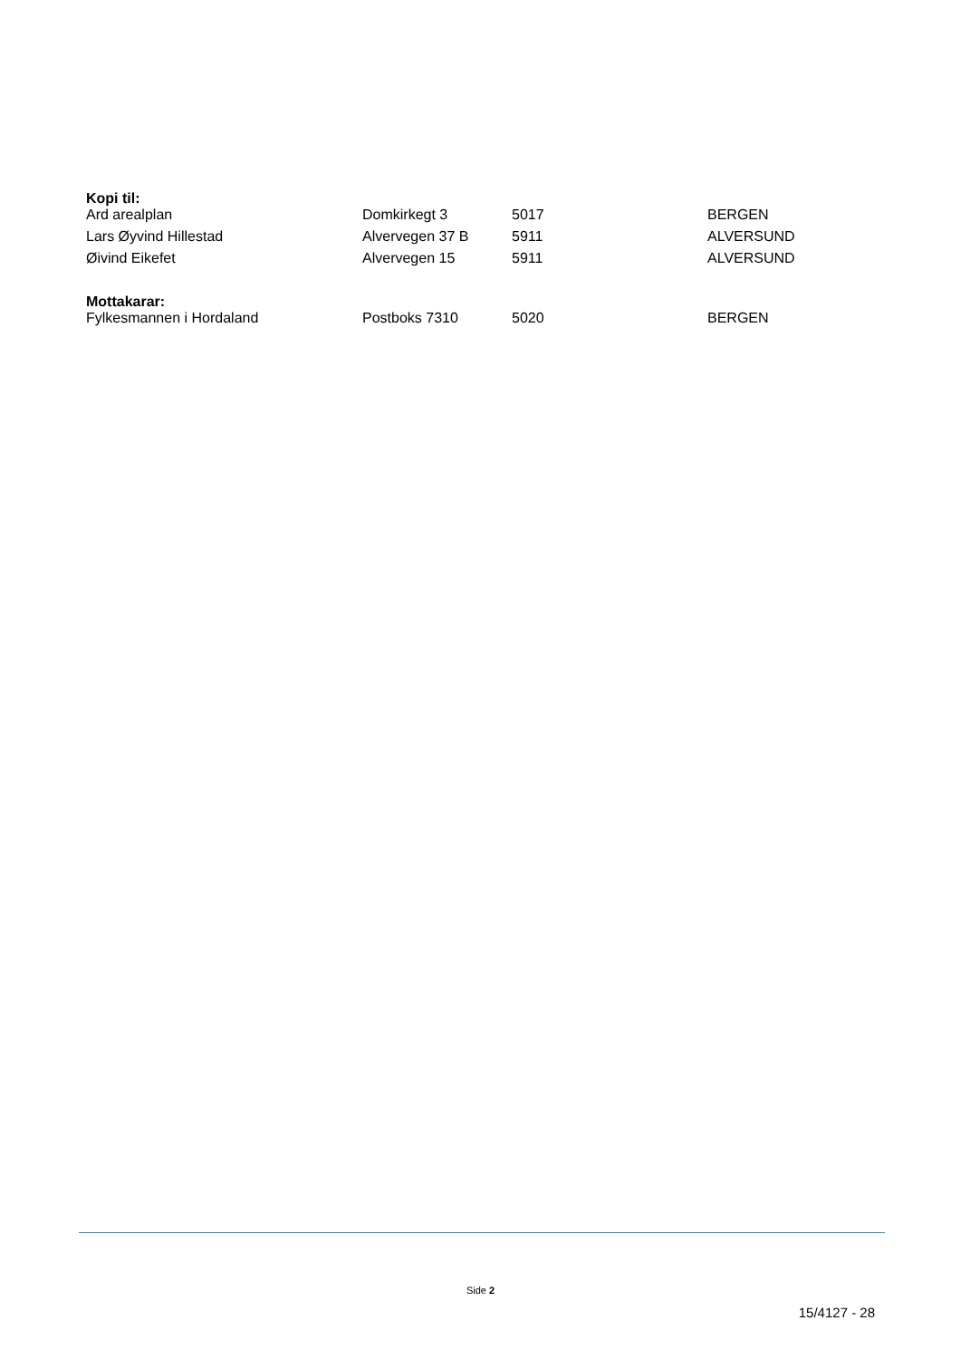Kopi til:
| Ard arealplan | Domkirkegt 3 | 5017 | BERGEN |
| Lars Øyvind Hillestad | Alvervegen 37 B | 5911 | ALVERSUND |
| Øivind Eikefet | Alvervegen 15 | 5911 | ALVERSUND |
Mottakarar:
| Fylkesmannen i Hordaland | Postboks 7310 | 5020 | BERGEN |
Side 2
15/4127 - 28